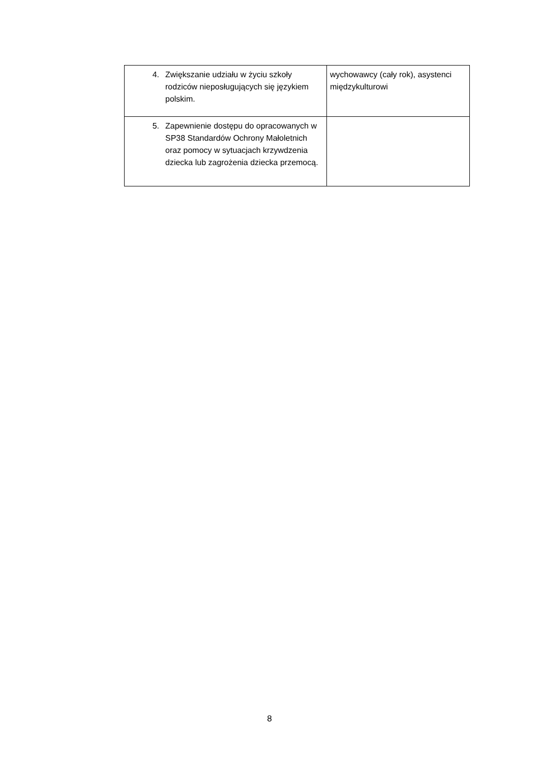| 4. Zwiększanie udziału w życiu szkoły rodziców nieposługujących się językiem polskim. | wychowawcy (cały rok), asystenci międzykulturowi |
| 5. Zapewnienie dostępu do opracowanych w SP38 Standardów Ochrony Małoletnich oraz pomocy w sytuacjach krzywdzenia dziecka lub zagrożenia dziecka przemocą. | |
8